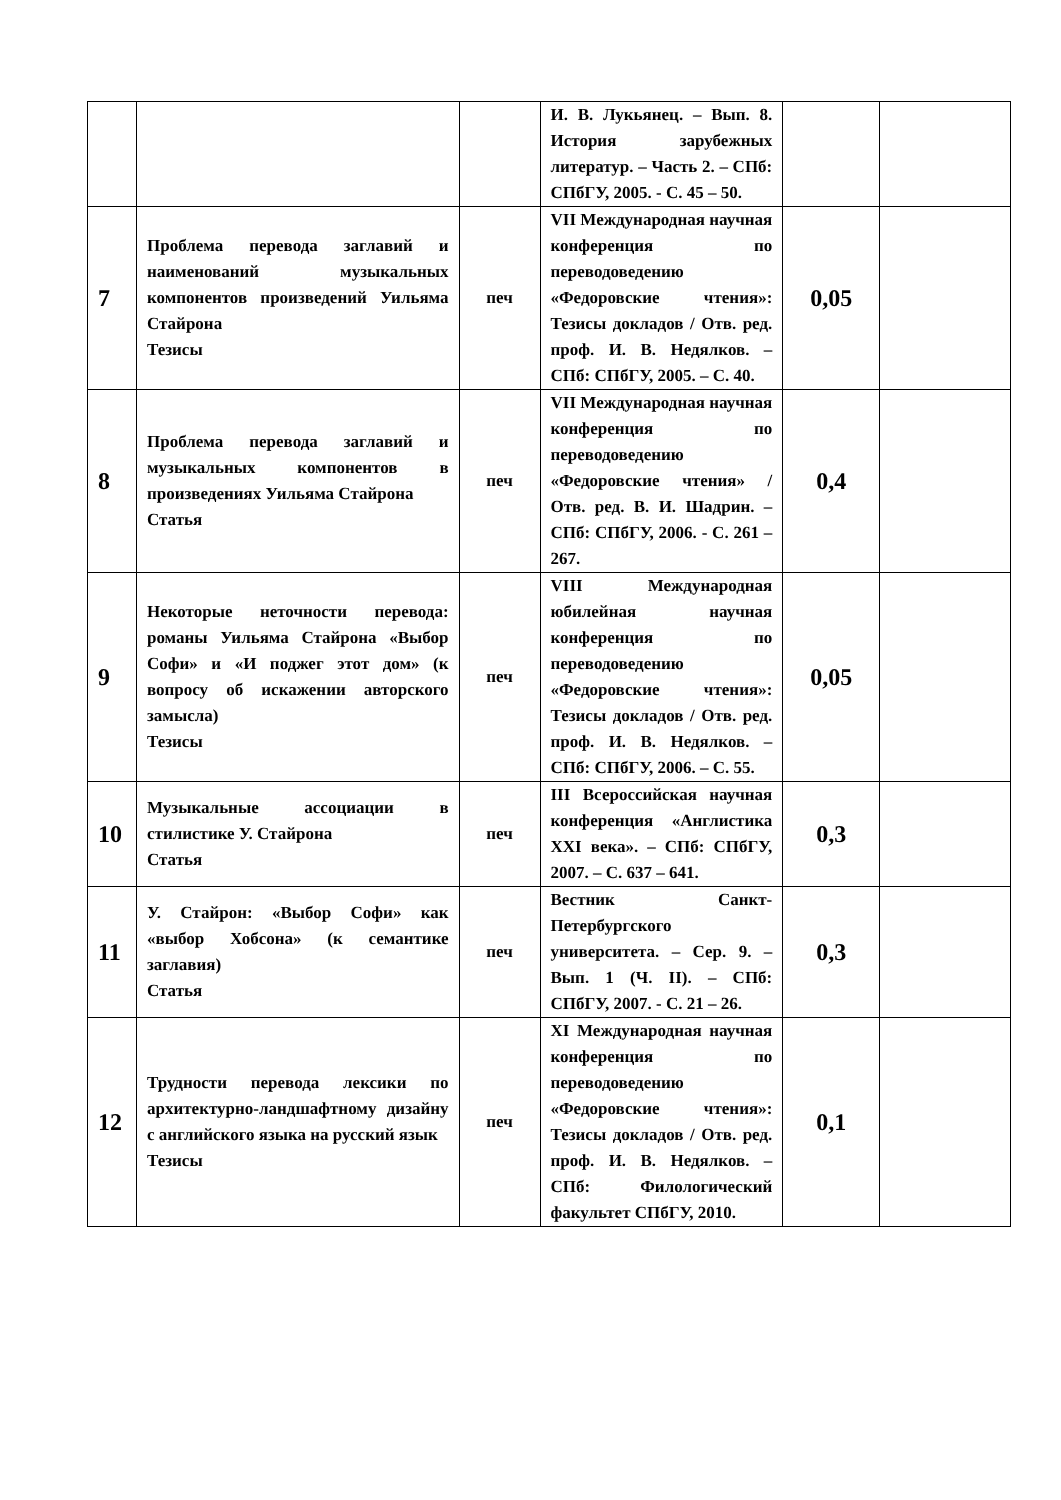| | | | И. В. Лукьянец. – Вып. 8. История зарубежных литератур. – Часть 2. – СПб: СПбГУ, 2005. - С. 45 – 50. | | |
| 7 | Проблема перевода заглавий и наименований музыкальных компонентов произведений Уильяма Стайрона Тезисы | печ | VII Международная научная конференция по переводоведению «Федоровские чтения»: Тезисы докладов / Отв. ред. проф. И. В. Недялков. – СПб: СПбГУ, 2005. – С. 40. | 0,05 | |
| 8 | Проблема перевода заглавий и музыкальных компонентов в произведениях Уильяма Стайрона Статья | печ | VII Международная научная конференция по переводоведению «Федоровские чтения» / Отв. ред. В. И. Шадрин. – СПб: СПбГУ, 2006. - С. 261 – 267. | 0,4 | |
| 9 | Некоторые неточности перевода: романы Уильяма Стайрона «Выбор Софи» и «И поджег этот дом» (к вопросу об искажении авторского замысла) Тезисы | печ | VIII Международная юбилейная научная конференция по переводоведению «Федоровские чтения»: Тезисы докладов / Отв. ред. проф. И. В. Недялков. – СПб: СПбГУ, 2006. – С. 55. | 0,05 | |
| 10 | Музыкальные ассоциации в стилистике У. Стайрона Статья | печ | III Всероссийская научная конференция «Англистика XXI века». – СПб: СПбГУ, 2007. – С. 637 – 641. | 0,3 | |
| 11 | У. Стайрон: «Выбор Софи» как «выбор Хобсона» (к семантике заглавия) Статья | печ | Вестник Санкт-Петербургского университета. – Сер. 9. – Вып. 1 (Ч. II). – СПб: СПбГУ, 2007. - С. 21 – 26. | 0,3 | |
| 12 | Трудности перевода лексики по архитектурно-ландшафтному дизайну с английского языка на русский язык Тезисы | печ | XI Международная научная конференция по переводоведению «Федоровские чтения»: Тезисы докладов / Отв. ред. проф. И. В. Недялков. – СПб: Филологический факультет СПбГУ, 2010. | 0,1 | |